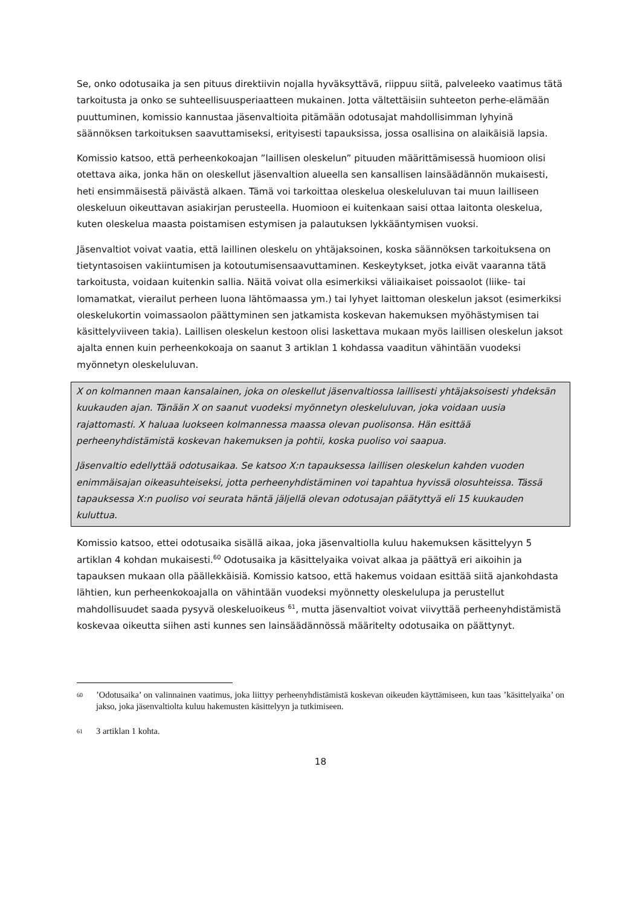Se, onko odotusaika ja sen pituus direktiivin nojalla hyväksyttävä, riippuu siitä, palveleeko vaatimus tätä tarkoitusta ja onko se suhteellisuusperiaatteen mukainen. Jotta vältettäisiin suhteeton perhe-elämään puuttuminen, komissio kannustaa jäsenvaltioita pitämään odotusajat mahdollisimman lyhyinä säännöksen tarkoituksen saavuttamiseksi, erityisesti tapauksissa, jossa osallisina on alaikäisiä lapsia.
Komissio katsoo, että perheenkokoajan ”laillisen oleskelun” pituuden määrittämisessä huomioon olisi otettava aika, jonka hän on oleskellut jäsenvaltion alueella sen kansallisen lainsäädännön mukaisesti, heti ensimmäisestä päivästä alkaen. Tämä voi tarkoittaa oleskelua oleskeluluvan tai muun lailliseen oleskeluun oikeuttavan asiakirjan perusteella. Huomioon ei kuitenkaan saisi ottaa laitonta oleskelua, kuten oleskelua maasta poistamisen estymisen ja palautuksen lykkääntymisen vuoksi.
Jäsenvaltiot voivat vaatia, että laillinen oleskelu on yhtäjaksoinen, koska säännöksen tarkoituksena on tietyntasoisen vakiintumisen ja kotoutumisensaavuttaminen. Keskeytykset, jotka eivät vaaranna tätä tarkoitusta, voidaan kuitenkin sallia. Näitä voivat olla esimerkiksi väliaikaiset poissaolot (liike- tai lomamatkat, vierailut perheen luona lähtömaassa ym.) tai lyhyet laittoman oleskelun jaksot (esimerkiksi oleskelukortin voimassaolon päättyminen sen jatkamista koskevan hakemuksen myöhästymisen tai käsittelyviiveen takia). Laillisen oleskelun kestoon olisi laskettava mukaan myös laillisen oleskelun jaksot ajalta ennen kuin perheenkokoaja on saanut 3 artiklan 1 kohdassa vaaditun vähintään vuodeksi myönnetyn oleskeluluvan.
X on kolmannen maan kansalainen, joka on oleskellut jäsenvaltiossa laillisesti yhtäjaksoisesti yhdeksän kuukauden ajan. Tänään X on saanut vuodeksi myönnetyn oleskeluluvan, joka voidaan uusia rajattomasti. X haluaa luokseen kolmannessa maassa olevan puolisonsa. Hän esittää perheenyhdistämistä koskevan hakemuksen ja pohtii, koska puoliso voi saapua.
Jäsenvaltio edellyttää odotusaikaa. Se katsoo X:n tapauksessa laillisen oleskelun kahden vuoden enimmäisajan oikeasuhteiseksi, jotta perheenyhdistäminen voi tapahtua hyvissä olosuhteissa. Tässä tapauksessa X:n puoliso voi seurata häntä jäljellä olevan odotusajan päätyttyä eli 15 kuukauden kuluttua.
Komissio katsoo, ettei odotusaika sisällä aikaa, joka jäsenvaltiolla kuluu hakemuksen käsittelyyn 5 artiklan 4 kohdan mukaisesti.<sup>60</sup> Odotusaika ja käsittelyaika voivat alkaa ja päättyä eri aikoihin ja tapauksen mukaan olla päällekkäisiä. Komissio katsoo, että hakemus voidaan esittää siitä ajankohdasta lähtien, kun perheenkokoajalla on vähintään vuodeksi myönnetty oleskelulupa ja perustellut mahdollisuudet saada pysyvä oleskeluoikeus <sup>61</sup>, mutta jäsenvaltiot voivat viivyttää perheenyhdistämistä koskevaa oikeutta siihen asti kunnes sen lainsäädännössä määritelty odotusaika on päättynyt.
60’Odotusaika’ on valinnainen vaatimus, joka liittyy perheenyhdistämistä koskevan oikeuden käyttämiseen, kun taas ’käsittelyaika’ on jakso, joka jäsenvaltiolta kuluu hakemusten käsittelyyn ja tutkimiseen.
61 3 artiklan 1 kohta.
18